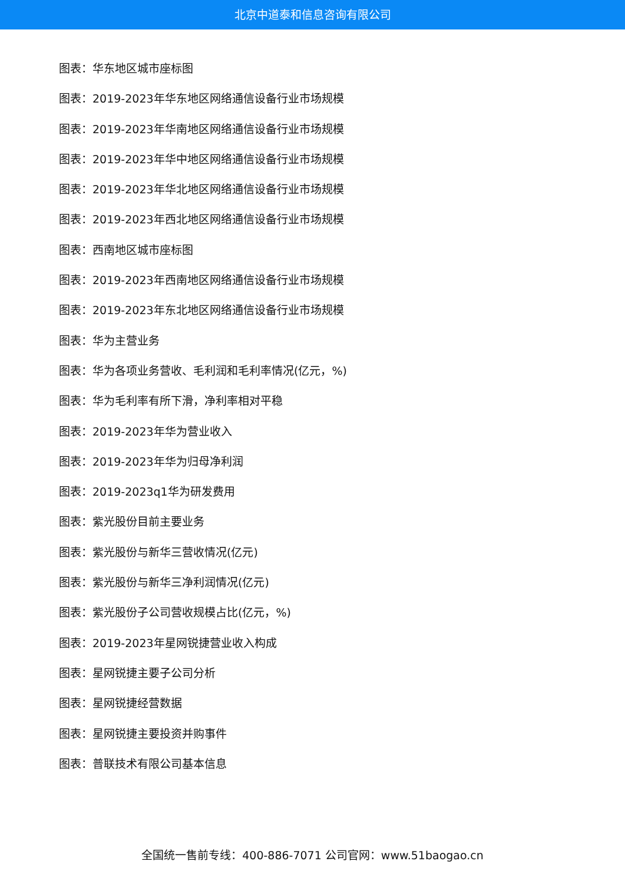北京中道泰和信息咨询有限公司
图表：华东地区城市座标图
图表：2019-2023年华东地区网络通信设备行业市场规模
图表：2019-2023年华南地区网络通信设备行业市场规模
图表：2019-2023年华中地区网络通信设备行业市场规模
图表：2019-2023年华北地区网络通信设备行业市场规模
图表：2019-2023年西北地区网络通信设备行业市场规模
图表：西南地区城市座标图
图表：2019-2023年西南地区网络通信设备行业市场规模
图表：2019-2023年东北地区网络通信设备行业市场规模
图表：华为主营业务
图表：华为各项业务营收、毛利润和毛利率情况(亿元，%)
图表：华为毛利率有所下滑，净利率相对平稳
图表：2019-2023年华为营业收入
图表：2019-2023年华为归母净利润
图表：2019-2023q1华为研发费用
图表：紫光股份目前主要业务
图表：紫光股份与新华三营收情况(亿元)
图表：紫光股份与新华三净利润情况(亿元)
图表：紫光股份子公司营收规模占比(亿元，%)
图表：2019-2023年星网锐捷营业收入构成
图表：星网锐捷主要子公司分析
图表：星网锐捷经营数据
图表：星网锐捷主要投资并购事件
图表：普联技术有限公司基本信息
全国统一售前专线：400-886-7071 公司官网：www.51baogao.cn